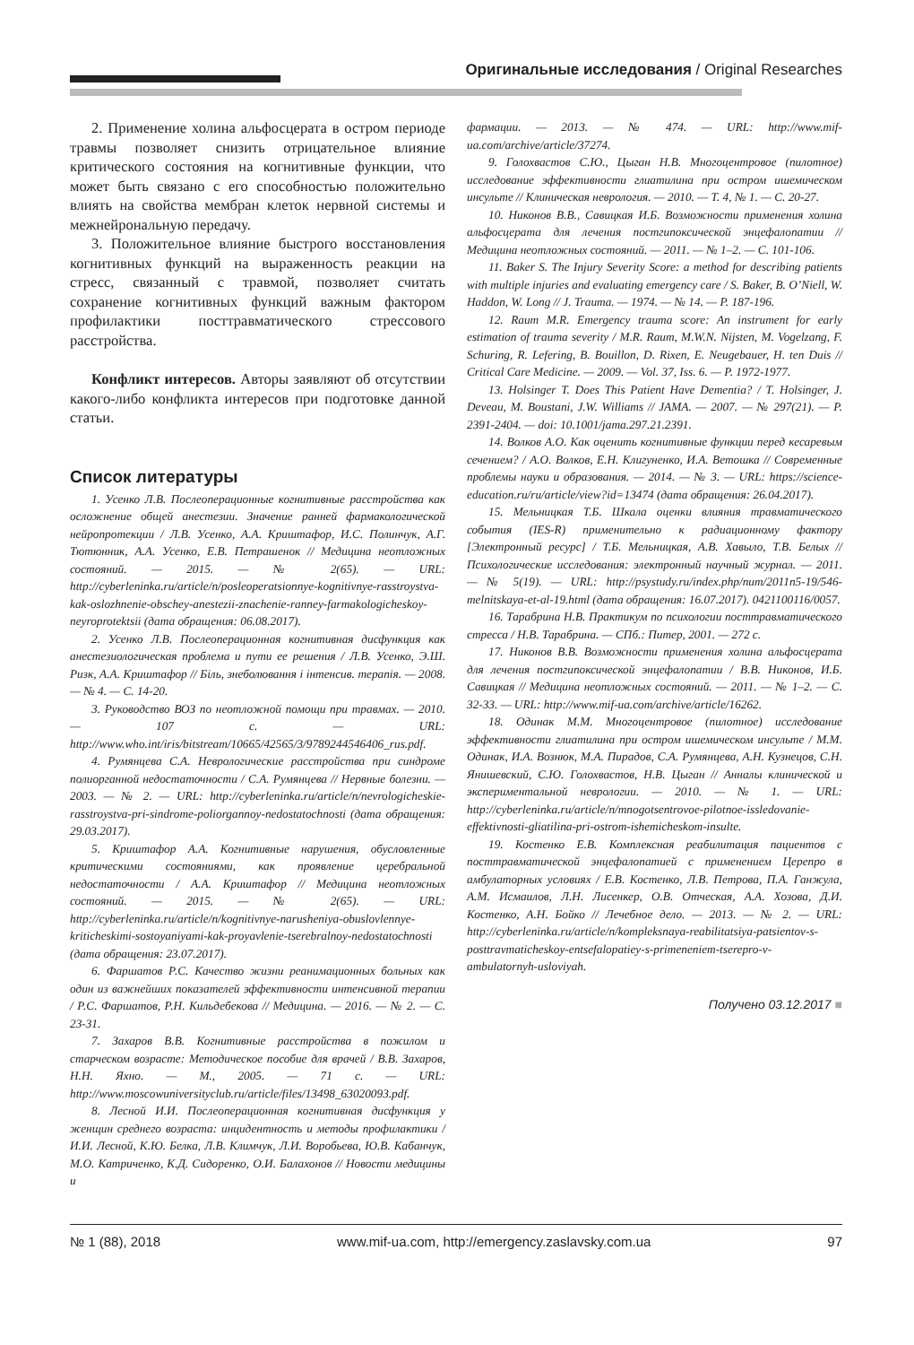Оригинальные исследования / Original Researches
2. Применение холина альфосцерата в остром периоде травмы позволяет снизить отрицательное влияние критического состояния на когнитивные функции, что может быть связано с его способностью положительно влиять на свойства мембран клеток нервной системы и межнейрональную передачу.
3. Положительное влияние быстрого восстановления когнитивных функций на выраженность реакции на стресс, связанный с травмой, позволяет считать сохранение когнитивных функций важным фактором профилактики посттравматического стрессового расстройства.
Конфликт интересов. Авторы заявляют об отсутствии какого-либо конфликта интересов при подготовке данной статьи.
Список литературы
1. Усенко Л.В. Послеоперационные когнитивные расстройства как осложнение общей анестезии. Значение ранней фармакологической нейропротекции / Л.В. Усенко, А.А. Криштафор, И.С. Полинчук, А.Г. Тютюнник, А.А. Усенко, Е.В. Петрашенок // Медицина неотложных состояний. — 2015. — № 2(65). — URL: http://cyberleninka.ru/article/n/posleoperatsionnye-kognitivnye-rasstroystva-kak-oslozhnenie-obschey-anestezii-znachenie-ranney-farmakologicheskoy-neyroprotektsii (дата обращения: 06.08.2017).
2. Усенко Л.В. Послеоперационная когнитивная дисфункция как анестезиологическая проблема и пути ее решения / Л.В. Усенко, Э.Ш. Ризк, А.А. Криштафор // Біль, знеболювання і інтенсив. терапія. — 2008. — № 4. — С. 14-20.
3. Руководство ВОЗ по неотложной помощи при травмах. — 2010. — 107 с. — URL: http://www.who.int/iris/bitstream/10665/42565/3/9789244546406_rus.pdf.
4. Румянцева С.А. Неврологические расстройства при синдроме полиорганной недостаточности / С.А. Румянцева // Нервные болезни. — 2003. — № 2. — URL: http://cyberleninka.ru/article/n/nevrologicheskie-rasstroystva-pri-sindrome-poliorgannoy-nedostatochnosti (дата обращения: 29.03.2017).
5. Криштафор А.А. Когнитивные нарушения, обусловленные критическими состояниями, как проявление церебральной недостаточности / А.А. Криштафор // Медицина неотложных состояний. — 2015. — № 2(65). — URL: http://cyberleninka.ru/article/n/kognitivnye-narusheniya-obuslovlennye-kriticheskimi-sostoyaniyami-kak-proyavlenie-tserebralnoy-nedostatochnosti (дата обращения: 23.07.2017).
6. Фаршатов Р.С. Качество жизни реанимационных больных как один из важнейших показателей эффективности интенсивной терапии / Р.С. Фаршатов, Р.Н. Кильдебекова // Медицина. — 2016. — № 2. — С. 23-31.
7. Захаров В.В. Когнитивные расстройства в пожилом и старческом возрасте: Методическое пособие для врачей / В.В. Захаров, Н.Н. Яхно. — М., 2005. — 71 с. — URL: http://www.moscowuniversityclub.ru/article/files/13498_63020093.pdf.
8. Лесной И.И. Послеоперационная когнитивная дисфункция у женщин среднего возраста: инцидентность и методы профилактики / И.И. Лесной, К.Ю. Белка, Л.В. Климчук, Л.И. Воробьева, Ю.В. Кабанчук, М.О. Катриченко, К.Д. Сидоренко, О.И. Балахонов // Новости медицины и
фармации. — 2013. — № 474. — URL: http://www.mif-ua.com/archive/article/37274.
9. Голохвастов С.Ю., Цыган Н.В. Многоцентровое (пилотное) исследование эффективности глиатилина при остром ишемическом инсульте // Клиническая неврология. — 2010. — Т. 4, № 1. — С. 20-27.
10. Никонов В.В., Савицкая И.Б. Возможности применения холина альфосцерата для лечения постгипоксической энцефалопатии // Медицина неотложных состояний. — 2011. — № 1–2. — С. 101-106.
11. Baker S. The Injury Severity Score: a method for describing patients with multiple injuries and evaluating emergency care / S. Baker, B. O’Niell, W. Haddon, W. Long // J. Trauma. — 1974. — № 14. — P. 187-196.
12. Raum M.R. Emergency trauma score: An instrument for early estimation of trauma severity / M.R. Raum, M.W.N. Nijsten, M. Vogelzang, F. Schuring, R. Lefering, B. Bouillon, D. Rixen, E. Neugebauer, H. ten Duis // Critical Care Medicine. — 2009. — Vol. 37, Iss. 6. — P. 1972-1977.
13. Holsinger T. Does This Patient Have Dementia? / T. Holsinger, J. Deveau, M. Boustani, J.W. Williams // JAMA. — 2007. — № 297(21). — P. 2391-2404. — doi: 10.1001/jama.297.21.2391.
14. Волков А.О. Как оценить когнитивные функции перед кесаревым сечением? / А.О. Волков, Е.Н. Клигуненко, И.А. Ветошка // Современные проблемы науки и образования. — 2014. — № 3. — URL: https://science-education.ru/ru/article/view?id=13474 (дата обращения: 26.04.2017).
15. Мельницкая Т.Б. Шкала оценки влияния травматического события (IES-R) применительно к радиационному фактору [Электронный ресурс] / Т.Б. Мельницкая, А.В. Хавыло, Т.В. Белых // Психологические исследования: электронный научный журнал. — 2011. — № 5(19). — URL: http://psystudy.ru/index.php/num/2011n5-19/546-melnitskaya-et-al-19.html (дата обращения: 16.07.2017). 0421100116/0057.
16. Тарабрина Н.В. Практикум по психологии посттравматического стресса / Н.В. Тарабрина. — СПб.: Питер, 2001. — 272 с.
17. Никонов В.В. Возможности применения холина альфосцерата для лечения постгипоксической энцефалопатии / В.В. Никонов, И.Б. Савицкая // Медицина неотложных состояний. — 2011. — № 1–2. — С. 32-33. — URL: http://www.mif-ua.com/archive/article/16262.
18. Одинак М.М. Многоцентровое (пилотное) исследование эффективности глиатилина при остром ишемическом инсульте / М.М. Одинак, И.А. Вознюк, М.А. Пирадов, С.А. Румянцева, А.Н. Кузнецов, С.Н. Янишевский, С.Ю. Голохвастов, Н.В. Цыган // Анналы клинической и экспериментальной неврологии. — 2010. — № 1. — URL: http://cyberleninka.ru/article/n/mnogotsentrovoe-pilotnoe-issledovanie-effektivnosti-gliatilina-pri-ostrom-ishemicheskom-insulte.
19. Костенко Е.В. Комплексная реабилитация пациентов с посттравматической энцефалопатией с применением Церепро в амбулаторных условиях / Е.В. Костенко, Л.В. Петрова, П.А. Ганжула, А.М. Исмаилов, Л.Н. Лисенкер, О.В. Отческая, А.А. Хозова, Д.И. Костенко, А.Н. Бойко // Лечебное дело. — 2013. — № 2. — URL: http://cyberleninka.ru/article/n/kompleksnaya-reabilitatsiya-patsientov-s-posttravmaticheskoy-entsefalopatiey-s-primeneniem-tserepro-v-ambulatornyh-usloviyah.
Получено 03.12.2017 ■
№ 1 (88), 2018 www.mif-ua.com, http://emergency.zaslavsky.com.ua 97